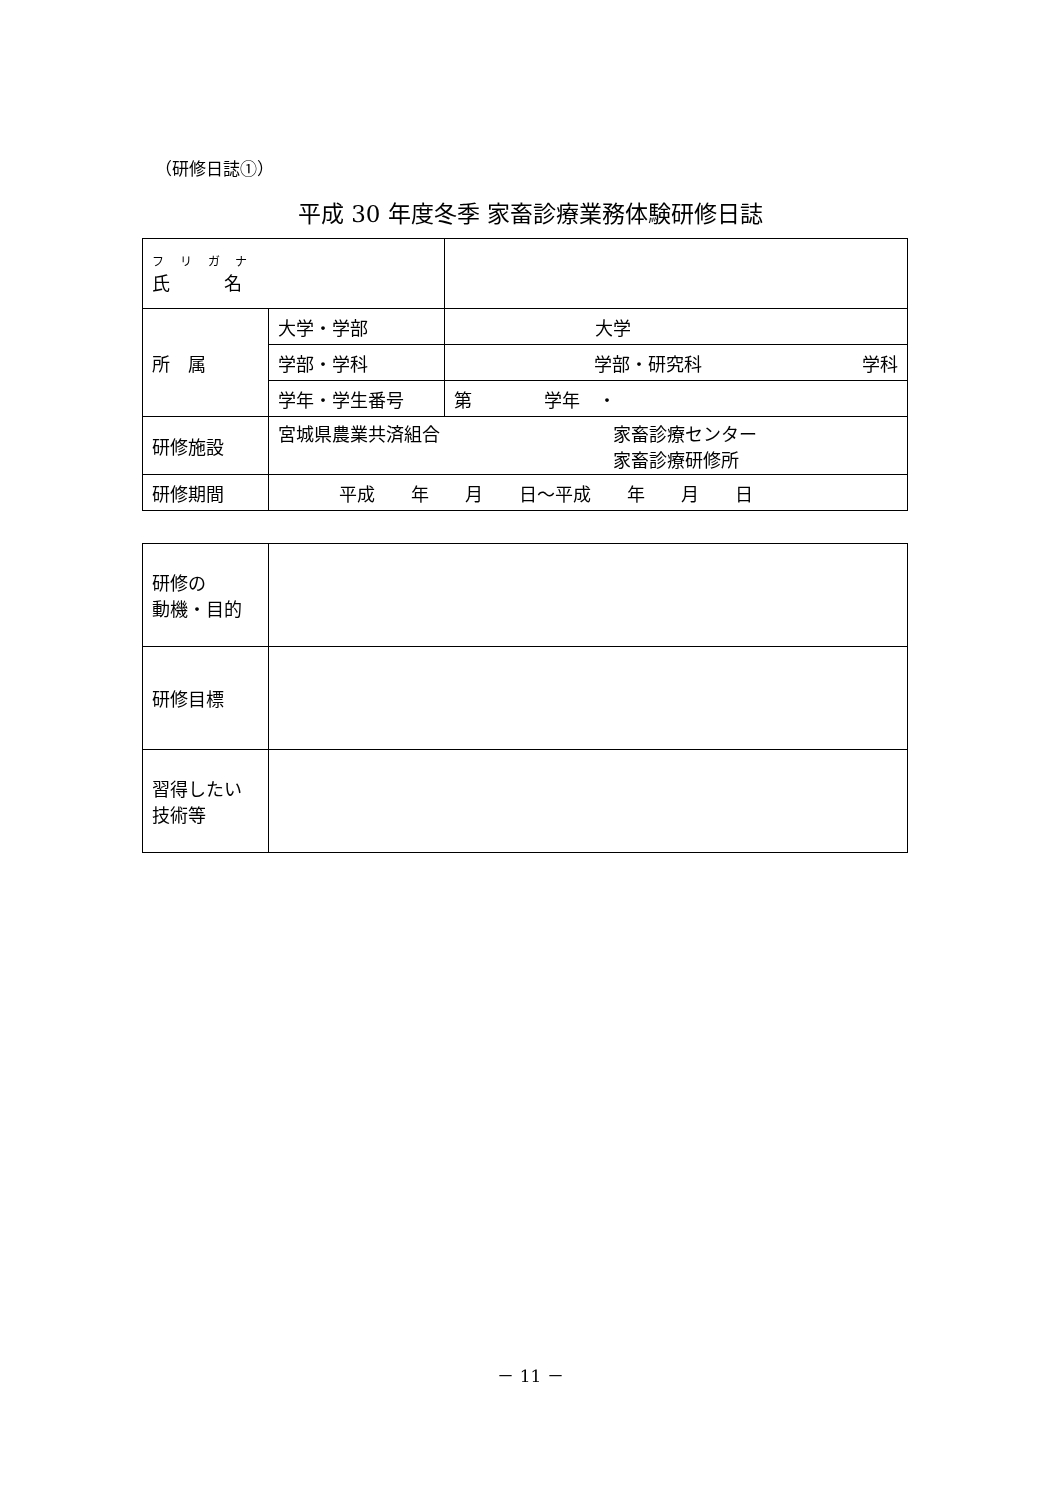（研修日誌①）
平成 30 年度冬季 家畜診療業務体験研修日誌
| フ リ ガ ナ 氏 名 | | |
| 所 属 | 大学・学部 | 大学 |
| | 学部・学科 | 学部・研究科 学科 |
| | 学年・学生番号 | 第 学年 ・ |
| 研修施設 | 宮城県農業共済組合 家畜診療センター 家畜診療研修所 | |
| 研修期間 | 平成 年 月 日～平成 年 月 日 | |
| 研修の 動機・目的 | |
| 研修目標 | |
| 習得したい 技術等 | |
－ 11 －